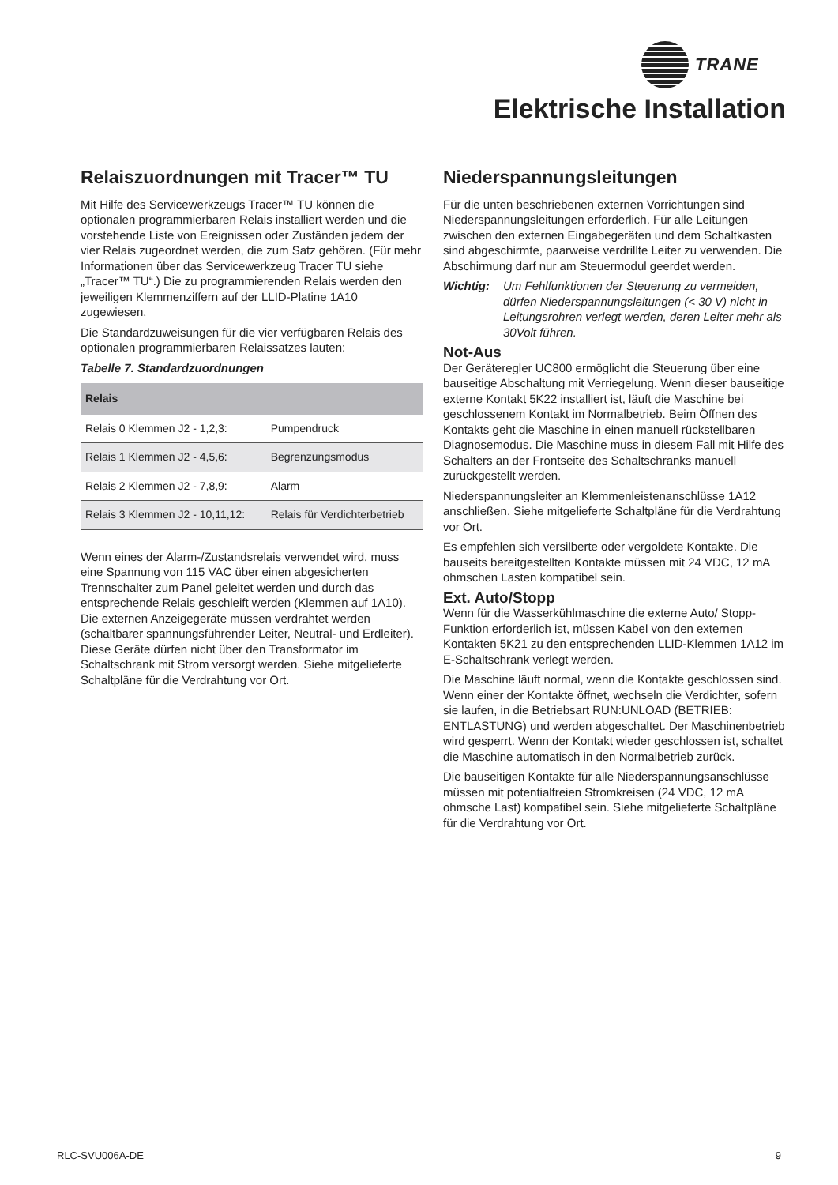TRANE
Elektrische Installation
Relaiszuordnungen mit Tracer™ TU
Mit Hilfe des Servicewerkzeugs Tracer™ TU können die optionalen programmierbaren Relais installiert werden und die vorstehende Liste von Ereignissen oder Zuständen jedem der vier Relais zugeordnet werden, die zum Satz gehören. (Für mehr Informationen über das Servicewerkzeug Tracer TU siehe „Tracer™ TU“.) Die zu programmierenden Relais werden den jeweiligen Klemmenziffern auf der LLID-Platine 1A10 zugewiesen.
Die Standardzuweisungen für die vier verfügbaren Relais des optionalen programmierbaren Relaissatzes lauten:
Tabelle 7. Standardzuordnungen
| Relais | |
| --- | --- |
| Relais 0 Klemmen J2 - 1,2,3: | Pumpendruck |
| Relais 1 Klemmen J2 - 4,5,6: | Begrenzungsmodus |
| Relais 2 Klemmen J2 - 7,8,9: | Alarm |
| Relais 3 Klemmen J2 - 10,11,12: | Relais für Verdichterbetrieb |
Wenn eines der Alarm-/Zustandsrelais verwendet wird, muss eine Spannung von 115 VAC über einen abgesicherten Trennschalter zum Panel geleitet werden und durch das entsprechende Relais geschleift werden (Klemmen auf 1A10). Die externen Anzeigegeräte müssen verdrahtet werden (schaltbarer spannungsführender Leiter, Neutral- und Erdleiter). Diese Geräte dürfen nicht über den Transformator im Schaltschrank mit Strom versorgt werden. Siehe mitgelieferte Schaltpläne für die Verdrahtung vor Ort.
Niederspannungsleitungen
Für die unten beschriebenen externen Vorrichtungen sind Niederspannungsleitungen erforderlich. Für alle Leitungen zwischen den externen Eingabegeräten und dem Schaltkasten sind abgeschirmte, paarweise verdrillte Leiter zu verwenden. Die Abschirmung darf nur am Steuermodul geerdet werden.
Wichtig: Um Fehlfunktionen der Steuerung zu vermeiden, dürfen Niederspannungsleitungen (< 30 V) nicht in Leitungsrohren verlegt werden, deren Leiter mehr als 30Volt führen.
Not-Aus
Der Geräteregler UC800 ermöglicht die Steuerung über eine bauseitige Abschaltung mit Verriegelung. Wenn dieser bauseitige externe Kontakt 5K22 installiert ist, läuft die Maschine bei geschlossenem Kontakt im Normalbetrieb. Beim Öffnen des Kontakts geht die Maschine in einen manuell rückstellbaren Diagnosemodus. Die Maschine muss in diesem Fall mit Hilfe des Schalters an der Frontseite des Schaltschranks manuell zurückgestellt werden.
Niederspannungsleiter an Klemmenleistenanschlüsse 1A12 anschließen. Siehe mitgelieferte Schaltpläne für die Verdrahtung vor Ort.
Es empfehlen sich versilberte oder vergoldete Kontakte. Die bauseits bereitgestellten Kontakte müssen mit 24 VDC, 12 mA ohmschen Lasten kompatibel sein.
Ext. Auto/Stopp
Wenn für die Wasserkühlmaschine die externe Auto/ Stopp-Funktion erforderlich ist, müssen Kabel von den externen Kontakten 5K21 zu den entsprechenden LLID-Klemmen 1A12 im E-Schaltschrank verlegt werden.
Die Maschine läuft normal, wenn die Kontakte geschlossen sind. Wenn einer der Kontakte öffnet, wechseln die Verdichter, sofern sie laufen, in die Betriebsart RUN:UNLOAD (BETRIEB: ENTLASTUNG) und werden abgeschaltet. Der Maschinenbetrieb wird gesperrt. Wenn der Kontakt wieder geschlossen ist, schaltet die Maschine automatisch in den Normalbetrieb zurück.
Die bauseitigen Kontakte für alle Niederspannungsanschlüsse müssen mit potentialfreien Stromkreisen (24 VDC, 12 mA ohmsche Last) kompatibel sein. Siehe mitgelieferte Schaltpläne für die Verdrahtung vor Ort.
RLC-SVU006A-DE 9